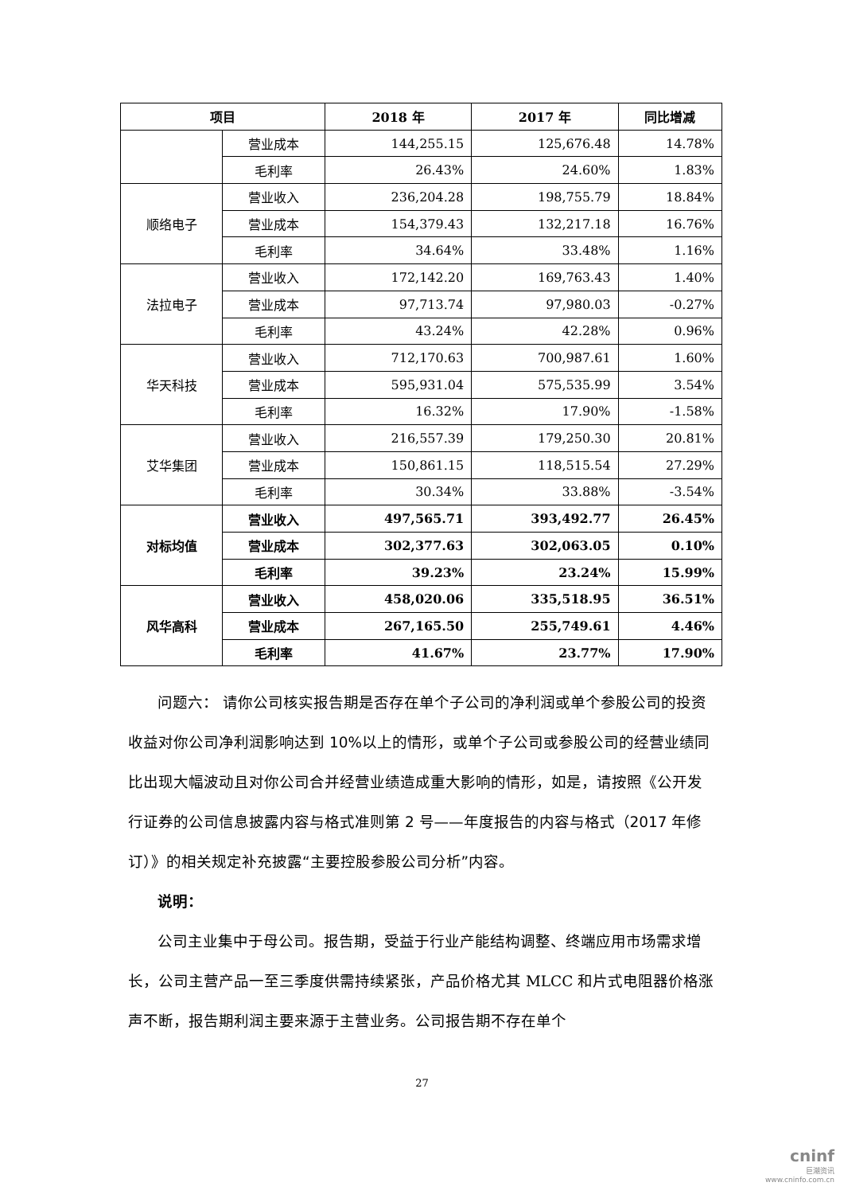| 项目 | | 2018 年 | 2017 年 | 同比增减 |
| --- | --- | --- | --- | --- |
| | 营业成本 | 144,255.15 | 125,676.48 | 14.78% |
| | 毛利率 | 26.43% | 24.60% | 1.83% |
| 顺络电子 | 营业收入 | 236,204.28 | 198,755.79 | 18.84% |
| | 营业成本 | 154,379.43 | 132,217.18 | 16.76% |
| | 毛利率 | 34.64% | 33.48% | 1.16% |
| 法拉电子 | 营业收入 | 172,142.20 | 169,763.43 | 1.40% |
| | 营业成本 | 97,713.74 | 97,980.03 | -0.27% |
| | 毛利率 | 43.24% | 42.28% | 0.96% |
| 华天科技 | 营业收入 | 712,170.63 | 700,987.61 | 1.60% |
| | 营业成本 | 595,931.04 | 575,535.99 | 3.54% |
| | 毛利率 | 16.32% | 17.90% | -1.58% |
| 艾华集团 | 营业收入 | 216,557.39 | 179,250.30 | 20.81% |
| | 营业成本 | 150,861.15 | 118,515.54 | 27.29% |
| | 毛利率 | 30.34% | 33.88% | -3.54% |
| 对标均值 | 营业收入 | 497,565.71 | 393,492.77 | 26.45% |
| | 营业成本 | 302,377.63 | 302,063.05 | 0.10% |
| | 毛利率 | 39.23% | 23.24% | 15.99% |
| 风华高科 | 营业收入 | 458,020.06 | 335,518.95 | 36.51% |
| | 营业成本 | 267,165.50 | 255,749.61 | 4.46% |
| | 毛利率 | 41.67% | 23.77% | 17.90% |
问题六： 请你公司核实报告期是否存在单个子公司的净利润或单个参股公司的投资收益对你公司净利润影响达到 10%以上的情形，或单个子公司或参股公司的经营业绩同比出现大幅波动且对你公司合并经营业绩造成重大影响的情形，如是，请按照《公开发行证券的公司信息披露内容与格式准则第 2 号——年度报告的内容与格式（2017 年修订）》的相关规定补充披露“主要控股参股公司分析”内容。
说明：
公司主业集中于母公司。报告期，受益于行业产能结构调整、终端应用市场需求增长，公司主营产品一至三季度供需持续紧张，产品价格尤其 MLCC 和片式电阻器价格涨声不断，报告期利润主要来源于主营业务。公司报告期不存在单个
27
cninf
巨潮资讯
www.cninfo.com.cn